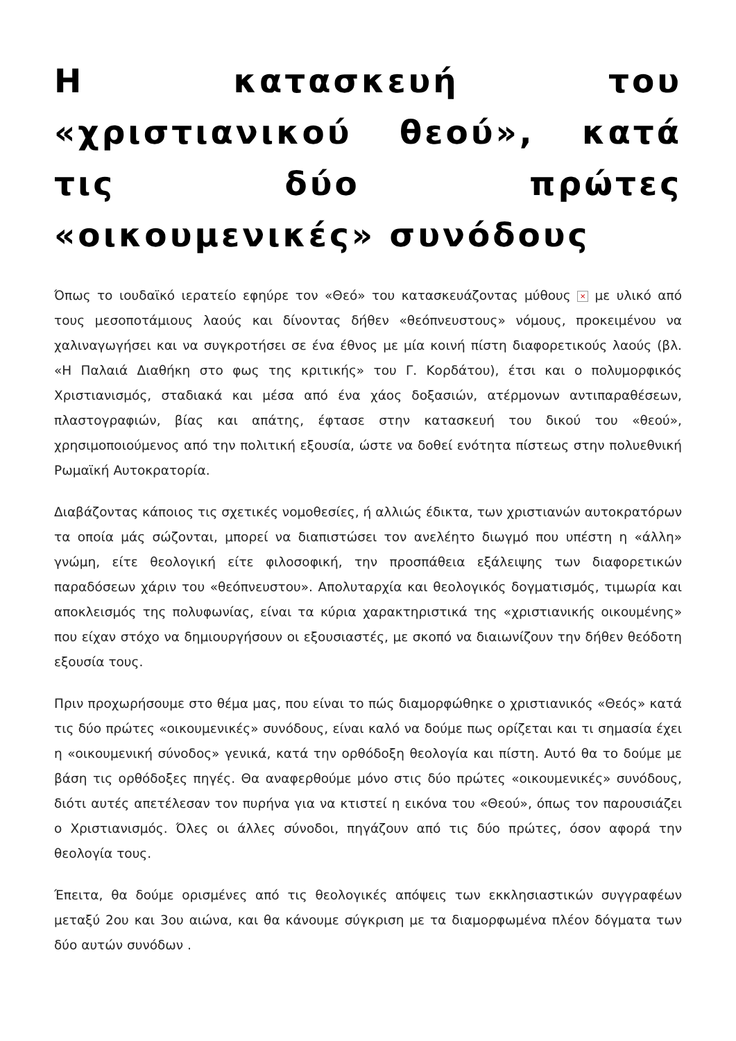Η κατασκευή του «χριστιανικού θεού», κατά τις δύο πρώτες «οικουμενικές» συνόδους
Όπως το ιουδαϊκό ιερατείο εφηύρε τον «Θεό» του κατασκευάζοντας μύθους × με υλικό από τους μεσοποτάμιους λαούς και δίνοντας δήθεν «θεόπνευστους» νόμους, προκειμένου να χαλιναγωγήσει και να συγκροτήσει σε ένα έθνος με μία κοινή πίστη διαφορετικούς λαούς (βλ. «Η Παλαιά Διαθήκη στο φως της κριτικής» του Γ. Κορδάτου), έτσι και ο πολυμορφικός Χριστιανισμός, σταδιακά και μέσα από ένα χάος δοξασιών, ατέρμονων αντιπαραθέσεων, πλαστογραφιών, βίας και απάτης, έφτασε στην κατασκευή του δικού του «θεού», χρησιμοποιούμενος από την πολιτική εξουσία, ώστε να δοθεί ενότητα πίστεως στην πολυεθνική Ρωμαϊκή Αυτοκρατορία.
Διαβάζοντας κάποιος τις σχετικές νομοθεσίες, ή αλλιώς έδικτα, των χριστιανών αυτοκρατόρων τα οποία μάς σώζονται, μπορεί να διαπιστώσει τον ανελέητο διωγμό που υπέστη η «άλλη» γνώμη, είτε θεολογική είτε φιλοσοφική, την προσπάθεια εξάλειψης των διαφορετικών παραδόσεων χάριν του «θεόπνευστου». Απολυταρχία και θεολογικός δογματισμός, τιμωρία και αποκλεισμός της πολυφωνίας, είναι τα κύρια χαρακτηριστικά της «χριστιανικής οικουμένης» που είχαν στόχο να δημιουργήσουν οι εξουσιαστές, με σκοπό να διαιωνίζουν την δήθεν θεόδοτη εξουσία τους.
Πριν προχωρήσουμε στο θέμα μας, που είναι το πώς διαμορφώθηκε ο χριστιανικός «Θεός» κατά τις δύο πρώτες «οικουμενικές» συνόδους, είναι καλό να δούμε πως ορίζεται και τι σημασία έχει η «οικουμενική σύνοδος» γενικά, κατά την ορθόδοξη θεολογία και πίστη. Αυτό θα το δούμε με βάση τις ορθόδοξες πηγές. Θα αναφερθούμε μόνο στις δύο πρώτες «οικουμενικές» συνόδους, διότι αυτές απετέλεσαν τον πυρήνα για να κτιστεί η εικόνα του «Θεού», όπως τον παρουσιάζει ο Χριστιανισμός. Όλες οι άλλες σύνοδοι, πηγάζουν από τις δύο πρώτες, όσον αφορά την θεολογία τους.
Έπειτα, θα δούμε ορισμένες από τις θεολογικές απόψεις των εκκλησιαστικών συγγραφέων μεταξύ 2ου και 3ου αιώνα, και θα κάνουμε σύγκριση με τα διαμορφωμένα πλέον δόγματα των δύο αυτών συνόδων .